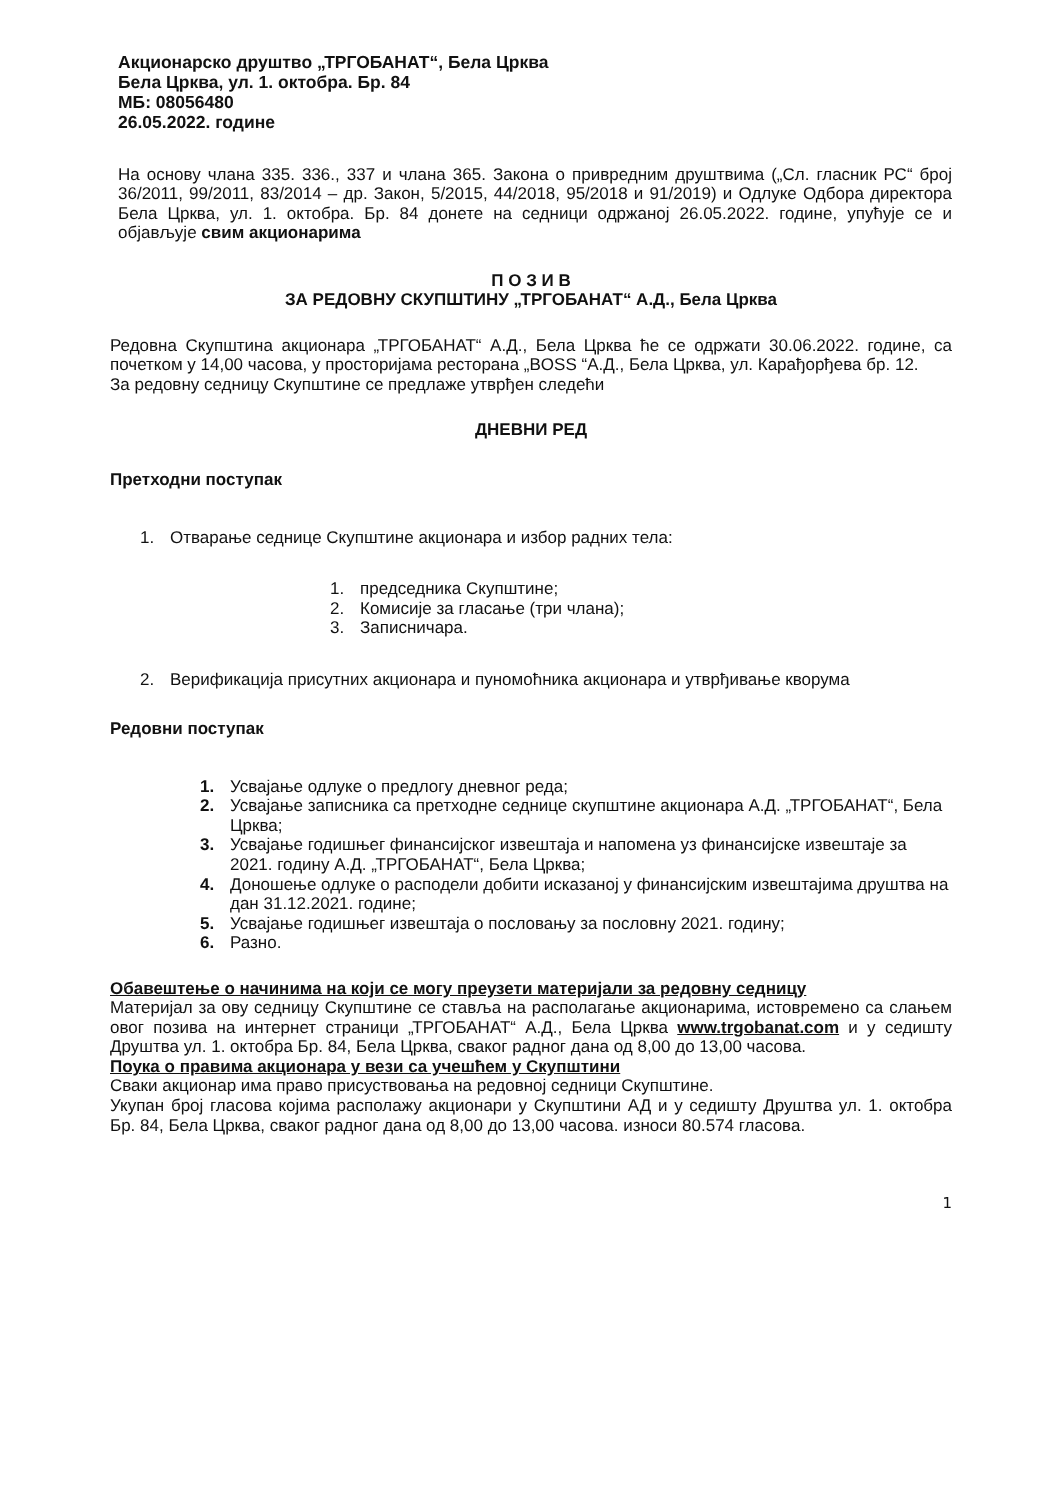Акционарско друштво „ТРГОБАНАТ“, Бела Црква
Бела Црква, ул. 1. октобра. Бр. 84
МБ: 08056480
26.05.2022. године
На основу члана 335. 336., 337 и члана 365. Закона о привредним друштвима („Сл. гласник РС“ број 36/2011, 99/2011, 83/2014 – др. Закон, 5/2015, 44/2018, 95/2018 и 91/2019) и Одлуке Одбора директора Бела Црква, ул. 1. октобра. Бр. 84 донете на седници одржаној 26.05.2022. године, упућује се и објављује свим акционарима
П О З И В
ЗА РЕДОВНУ СКУПШТИНУ „ТРГОБАНАТ“ А.Д., Бела Црква
Редовна Скупштина акционара „ТРГОБАНАТ“ А.Д., Бела Црква ће се одржати 30.06.2022. године, са почетком у 14,00 часова, у просторијама ресторана „BOSS “А.Д., Бела Црква, ул. Карађорђева бр. 12.
За редовну седницу Скупштине се предлаже утврђен следећи
ДНЕВНИ РЕД
Претходни поступак
1. Отварање седнице Скупштине акционара и избор радних тела:
1. председника Скупштине;
2. Комисије за гласање (три члана);
3. Записничара.
2. Верификација присутних акционара и пуномоћника акционара и утврђивање кворума
Редовни поступак
1. Усвајање одлуке о предлогу дневног реда;
2. Усвајање записника са претходне седнице скупштине акционара А.Д. „ТРГОБАНАТ“, Бела Црква;
3. Усвајање годишњег финансијског извештаја и напомена уз финансијске извештаје за 2021. годину А.Д. „ТРГОБАНАТ“, Бела Црква;
4. Доношење одлуке о расподели добити исказаној у финансијским извештајима друштва на дан 31.12.2021. године;
5. Усвајање годишњег извештаја о пословању за пословну 2021. годину;
6. Разно.
Обавештење о начинима на који се могу преузети материјали за редовну седницу
Материјал за ову седницу Скупштине се ставља на располагање акционарима, истовремено са слањем овог позива на интернет страници „ТРГОБАНАТ“ А.Д., Бела Црква www.trgobanat.com и у седишту Друштва ул. 1. октобра Бр. 84, Бела Црква, сваког радног дана од 8,00 до 13,00 часова.
Поука о правима акционара у вези са учешћем у Скупштини
Сваки акционар има право присуствовања на редовној седници Скупштине.
Укупан број гласова којима располажу акционари у Скупштини АД и у седишту Друштва ул. 1. октобра Бр. 84, Бела Црква, сваког радног дана од 8,00 до 13,00 часова. износи 80.574 гласова.
1